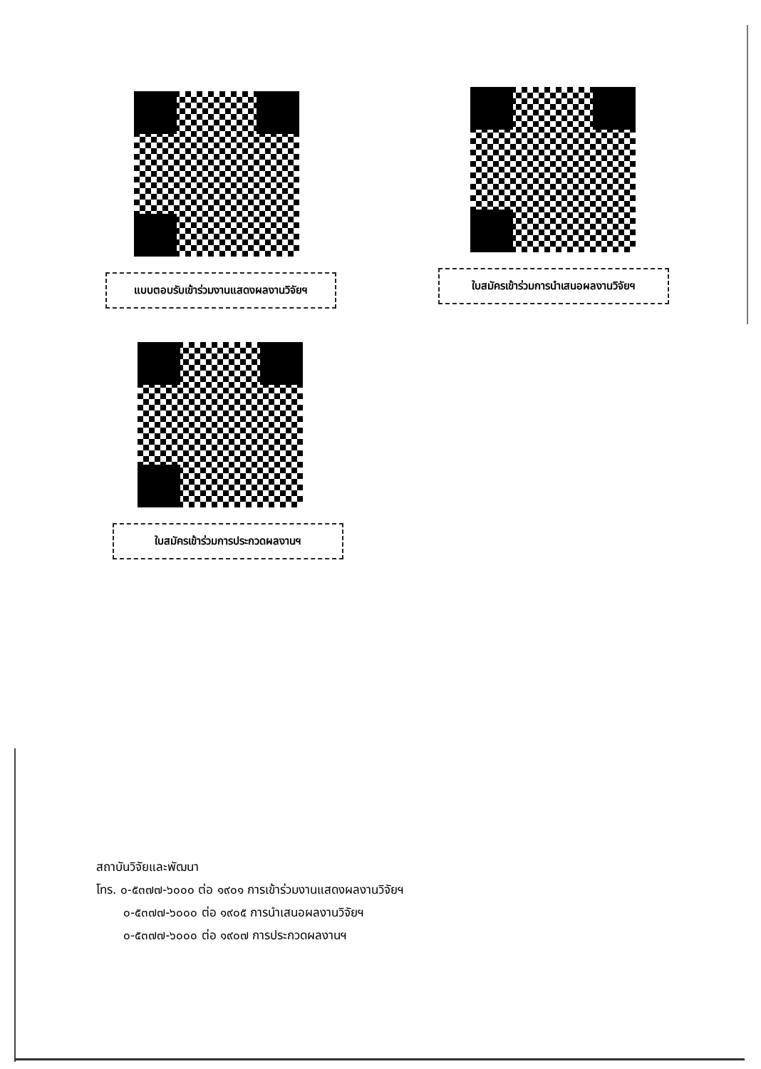แบบตอบรับเข้าร่วมงานแสดงผลงานวิจัยฯ
ใบสมัครเข้าร่วมการนำเสนอผลงานวิจัยฯ
ใบสมัครเข้าร่วมการประกวดผลงานฯ
สถาบันวิจัยและพัฒนา
โทร. ๐-๕๓๗๗-๖๐๐๐ ต่อ ๑๙๐๑ การเข้าร่วมงานแสดงผลงานวิจัยฯ
๐-๕๓๗๗-๖๐๐๐ ต่อ ๑๙๐๕ การนำเสนอผลงานวิจัยฯ
๐-๕๓๗๗-๖๐๐๐ ต่อ ๑๙๐๗ การประกวดผลงานฯ